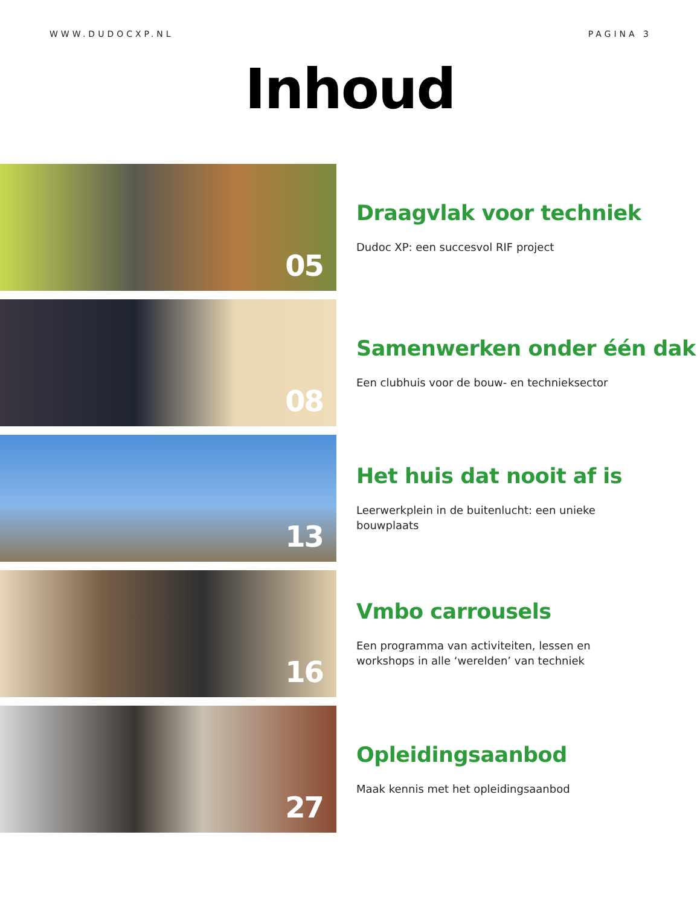WWW.DUDOCXP.NL PAGINA 3
Inhoud
05
Draagvlak voor techniek
Dudoc XP: een succesvol RIF project
08
Samenwerken onder één dak
Een clubhuis voor de bouw- en technieksector
13
Het huis dat nooit af is
Leerwerkplein in de buitenlucht: een unieke bouwplaats
16
Vmbo carrousels
Een programma van activiteiten, lessen en workshops in alle ‘werelden’ van techniek
27
Opleidingsaanbod
Maak kennis met het opleidingsaanbod